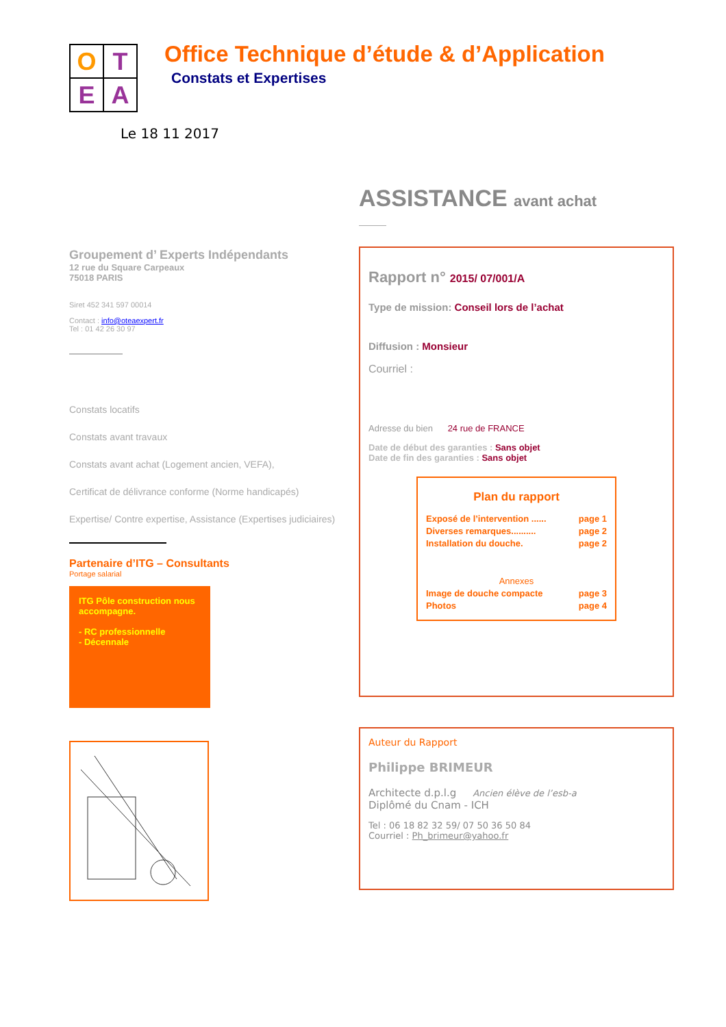O
T
E
A
Office Technique d’étude & d’Application
Constats et Expertises
Le 18 11 2017
Groupement d’ Experts Indépendants
12 rue du Square Carpeaux
75018 PARIS
Siret 452 341 597 00014
Contact : info@oteaexpert.fr
Tel : 01 42 26 30 97
Constats locatifs
Constats avant travaux
Constats avant achat (Logement ancien, VEFA),
Certificat de délivrance conforme (Norme handicapés)
Expertise/ Contre expertise, Assistance (Expertises judiciaires)
Partenaire d’ITG – Consultants
Portage salarial
ITG Pôle construction nous accompagne.
- RC professionnelle
- Décennale
ASSISTANCE avant achat
Rapport n° 2015/ 07/001/A
Type de mission: Conseil lors de l’achat
Diffusion : Monsieur
Courriel :
Adresse du bien 24 rue de FRANCE
Date de début des garanties : Sans objet
Date de fin des garanties : Sans objet
Plan du rapport
Exposé de l’intervention ...... page 1
Diverses remarques.......... page 2
Installation du douche. page 2
Annexes
Image de douche compacte page 3
Photos page 4
Auteur du Rapport
Philippe BRIMEUR
Architecte d.p.l.g Ancien élève de l’esb-a
Diplômé du Cnam - ICH
Tel : 06 18 82 32 59/ 07 50 36 50 84
Courriel : Ph_brimeur@yahoo.fr